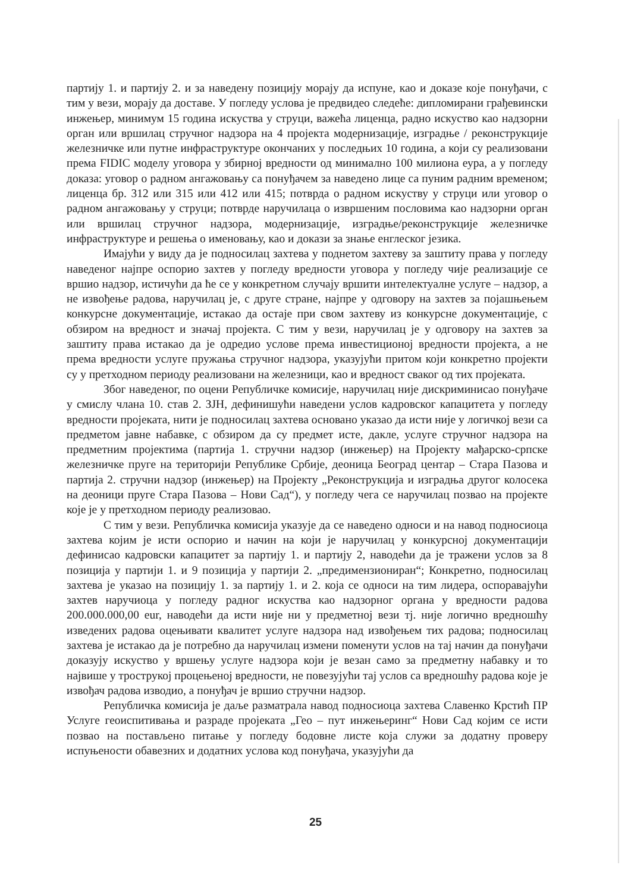партију 1. и партију 2. и за наведену позицију морају да испуне, као и доказе које понуђачи, с тим у вези, морају да доставе. У погледу услова је предвидео следеће: дипломирани грађевински инжењер, минимум 15 година искуства у струци, важећа лиценца, радно искуство као надзорни орган или вршилац стручног надзора на 4 пројекта модернизације, изградње / реконструкције железничке или путне инфраструктуре окончаних у последњих 10 година, а који су реализовани према FIDIC моделу уговора у збирној вредности од минимално 100 милиона еура, а у погледу доказа: уговор о радном ангажовању са понуђачем за наведено лице са пуним радним временом; лиценца бр. 312 или 315 или 412 или 415; потврда о радном искуству у струци или уговор о радном ангажовању у струци; потврде наручилаца о извршеним пословима као надзорни орган или вршилац стручног надзора, модернизације, изградње/реконструкције железничке инфраструктуре и решења о именовању, као и докази за знање енглеског језика.
Имајући у виду да је подносилац захтева у поднетом захтеву за заштиту права у погледу наведеног најпре оспорио захтев у погледу вредности уговора у погледу чије реализације се вршио надзор, истичући да ће се у конкретном случају вршити интелектуалне услуге – надзор, а не извођење радова, наручилац је, с друге стране, најпре у одговору на захтев за појашњењем конкурсне документације, истакао да остаје при свом захтеву из конкурсне документације, с обзиром на вредност и значај пројекта. С тим у вези, наручилац је у одговору на захтев за заштиту права истакао да је одредио услове према инвестиционој вредности пројекта, а не према вредности услуге пружања стручног надзора, указујући притом који конкретно пројекти су у претходном периоду реализовани на железници, као и вредност сваког од тих пројеката.
Због наведеног, по оцени Републичке комисије, наручилац није дискриминисао понуђаче у смислу члана 10. став 2. ЗЈН, дефинишући наведени услов кадровског капацитета у погледу вредности пројеката, нити је подносилац захтева основано указао да исти није у логичкој вези са предметом јавне набавке, с обзиром да су предмет исте, дакле, услуге стручног надзора на предметним пројектима (партија 1. стручни надзор (инжењер) на Пројекту мађарско-српске железничке пруге на територији Републике Србије, деоница Београд центар – Стара Пазова и партија 2. стручни надзор (инжењер) на Пројекту „Реконструкција и изградња другог колосека на деоници пруге Стара Пазова – Нови Сад“), у погледу чега се наручилац позвао на пројекте које је у претходном периоду реализовао.
С тим у вези. Републичка комисија указује да се наведено односи и на навод подносиоца захтева којим је исти оспорио и начин на који је наручилац у конкурсној документацији дефинисао кадровски капацитет за партију 1. и партију 2, наводећи да је тражени услов за 8 позиција у партији 1. и 9 позиција у партији 2. „предимензиониран“; Конкретно, подносилац захтева је указао на позицију 1. за партију 1. и 2. која се односи на тим лидера, оспоравајући захтев наручиоца у погледу радног искуства као надзорног органа у вредности радова 200.000.000,00 eur, наводећи да исти није ни у предметној вези тј. није логично вредношћу изведених радова оцењивати квалитет услуге надзора над извођењем тих радова; подносилац захтева је истакао да је потребно да наручилац измени поменути услов на тај начин да понуђачи доказују искуство у вршењу услуге надзора који је везан само за предметну набавку и то највише у трострукој процењеној вредности, не повезујући тај услов са вредношћу радова које је извођач радова изводио, а понуђач је вршио стручни надзор.
Републичка комисија је даље разматрала навод подносиоца захтева Славенко Крстић ПР Услуге геоиспитивања и разраде пројеката „Гео – пут инжењеринг“ Нови Сад којим се исти позвао на постављено питање у погледу бодовне листе која служи за додатну проверу испуњености обавезних и додатних услова код понуђача, указујући да
25